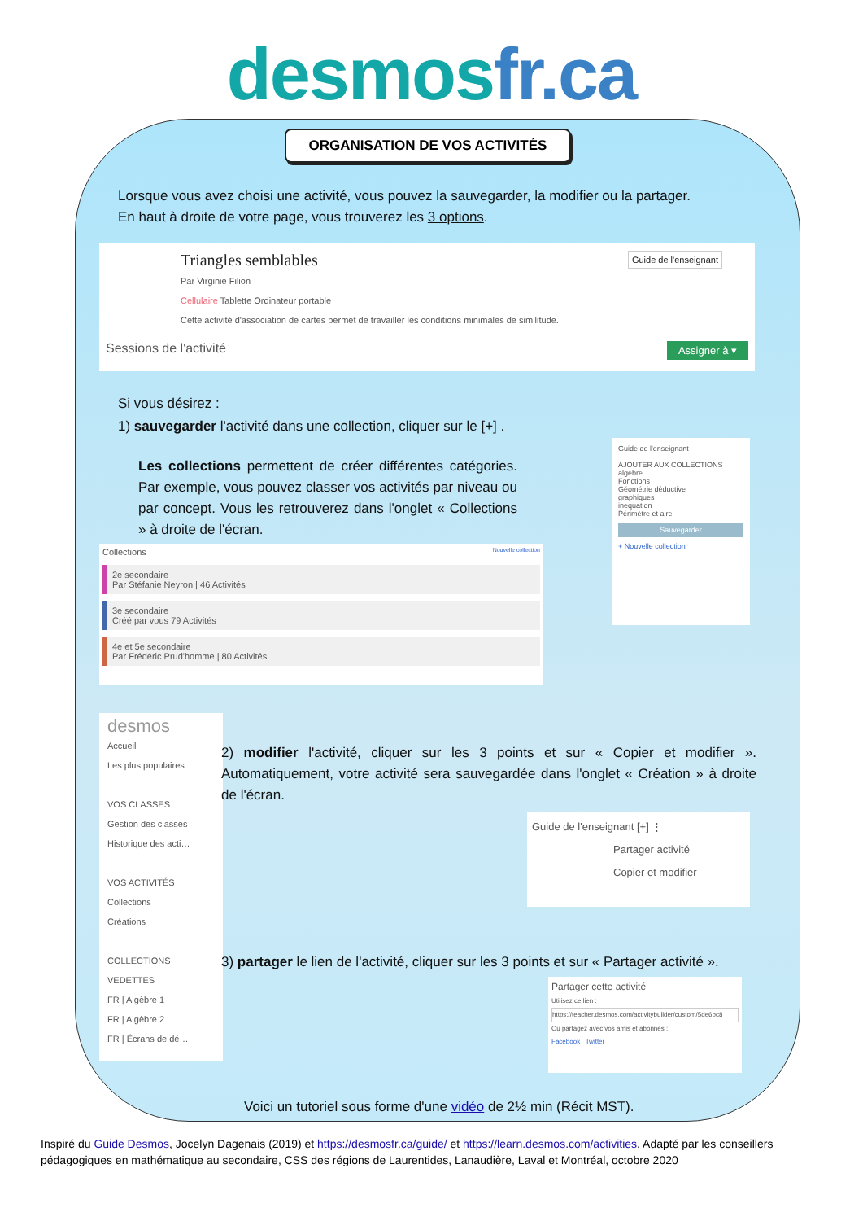desmosfr.ca
ORGANISATION DE VOS ACTIVITÉS
Lorsque vous avez choisi une activité, vous pouvez la sauvegarder, la modifier ou la partager.
En haut à droite de votre page, vous trouverez les 3 options.
Triangles semblables Guide de l'enseignant
Par Virginie Filion
Cellulaire Tablette Ordinateur portable
Cette activité d'association de cartes permet de travailler les conditions minimales de similitude.
Sessions de l'activité Assigner à ▾
Si vous désirez :
1) sauvegarder l'activité dans une collection, cliquer sur le [+] .
Les collections permettent de créer différentes catégories. Par exemple, vous pouvez classer vos activités par niveau ou par concept. Vous les retrouverez dans l'onglet « Collections » à droite de l'écran.
Collections Nouvelle collection
2e secondaire
Par Stéfanie Neyron | 46 Activités
3e secondaire
Créé par vous 79 Activités
4e et 5e secondaire
Par Frédéric Prud'homme | 80 Activités
Guide de l'enseignant
AJOUTER AUX COLLECTIONS
algèbre
Fonctions
Géométrie déductive
graphiques
inequation
Périmètre et aire
Sauvegarder
+ Nouvelle collection
desmos
Accueil
Les plus populaires
VOS CLASSES
Gestion des classes
Historique des acti…
VOS ACTIVITÉS
Collections
Créations
COLLECTIONS VEDETTES
FR | Algèbre 1
FR | Algèbre 2
FR | Écrans de dé…
2) modifier l'activité, cliquer sur les 3 points et sur « Copier et modifier ». Automatiquement, votre activité sera sauvegardée dans l'onglet « Création » à droite de l'écran.
Guide de l'enseignant [+] ⋮
Partager activité
Copier et modifier
3) partager le lien de l'activité, cliquer sur les 3 points et sur « Partager activité ».
Partager cette activité
Utilisez ce lien :
https://teacher.desmos.com/activitybuilder/custom/5de6bc8
Ou partagez avec vos amis et abonnés :
Facebook Twitter
Voici un tutoriel sous forme d'une vidéo de 2½ min (Récit MST).
Inspiré du Guide Desmos, Jocelyn Dagenais (2019) et https://desmosfr.ca/guide/ et https://learn.desmos.com/activities. Adapté par les conseillers pédagogiques en mathématique au secondaire, CSS des régions de Laurentides, Lanaudière, Laval et Montréal, octobre 2020